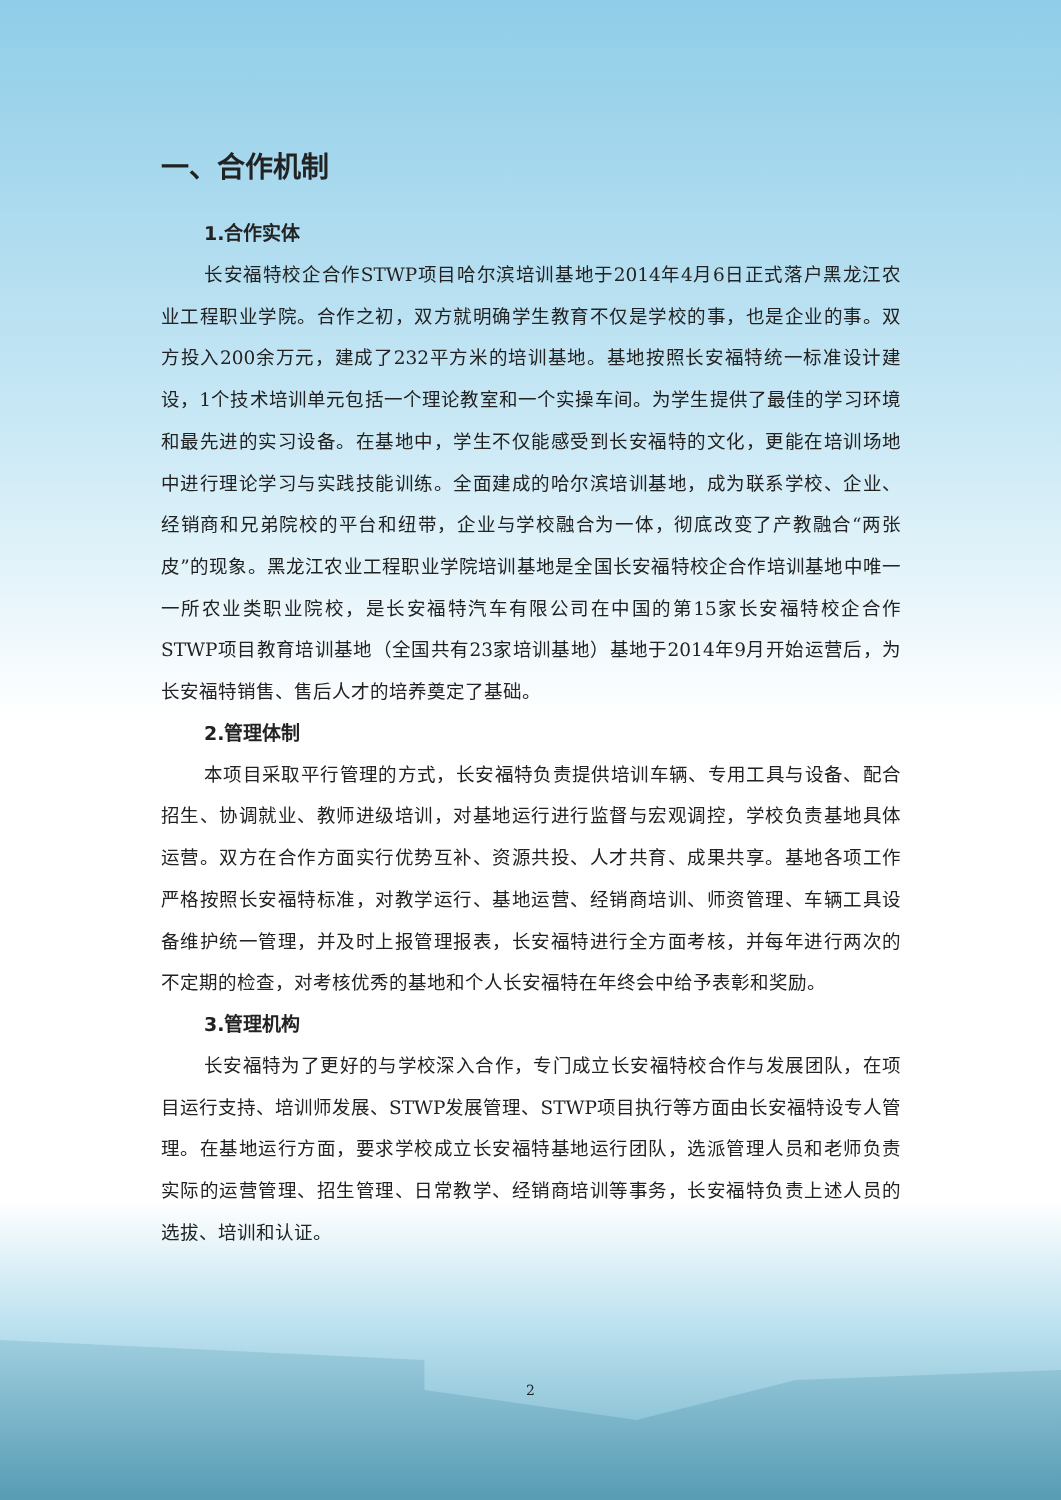一、合作机制
1.合作实体
长安福特校企合作STWP项目哈尔滨培训基地于2014年4月6日正式落户黑龙江农业工程职业学院。合作之初，双方就明确学生教育不仅是学校的事，也是企业的事。双方投入200余万元，建成了232平方米的培训基地。基地按照长安福特统一标准设计建设，1个技术培训单元包括一个理论教室和一个实操车间。为学生提供了最佳的学习环境和最先进的实习设备。在基地中，学生不仅能感受到长安福特的文化，更能在培训场地中进行理论学习与实践技能训练。全面建成的哈尔滨培训基地，成为联系学校、企业、经销商和兄弟院校的平台和纽带，企业与学校融合为一体，彻底改变了产教融合“两张皮”的现象。黑龙江农业工程职业学院培训基地是全国长安福特校企合作培训基地中唯一一所农业类职业院校，是长安福特汽车有限公司在中国的第15家长安福特校企合作STWP项目教育培训基地（全国共有23家培训基地）基地于2014年9月开始运营后，为长安福特销售、售后人才的培养奠定了基础。
2.管理体制
本项目采取平行管理的方式，长安福特负责提供培训车辆、专用工具与设备、配合招生、协调就业、教师进级培训，对基地运行进行监督与宏观调控，学校负责基地具体运营。双方在合作方面实行优势互补、资源共投、人才共育、成果共享。基地各项工作严格按照长安福特标准，对教学运行、基地运营、经销商培训、师资管理、车辆工具设备维护统一管理，并及时上报管理报表，长安福特进行全方面考核，并每年进行两次的不定期的检查，对考核优秀的基地和个人长安福特在年终会中给予表彰和奖励。
3.管理机构
长安福特为了更好的与学校深入合作，专门成立长安福特校合作与发展团队，在项目运行支持、培训师发展、STWP发展管理、STWP项目执行等方面由长安福特设专人管理。在基地运行方面，要求学校成立长安福特基地运行团队，选派管理人员和老师负责实际的运营管理、招生管理、日常教学、经销商培训等事务，长安福特负责上述人员的选拔、培训和认证。
2